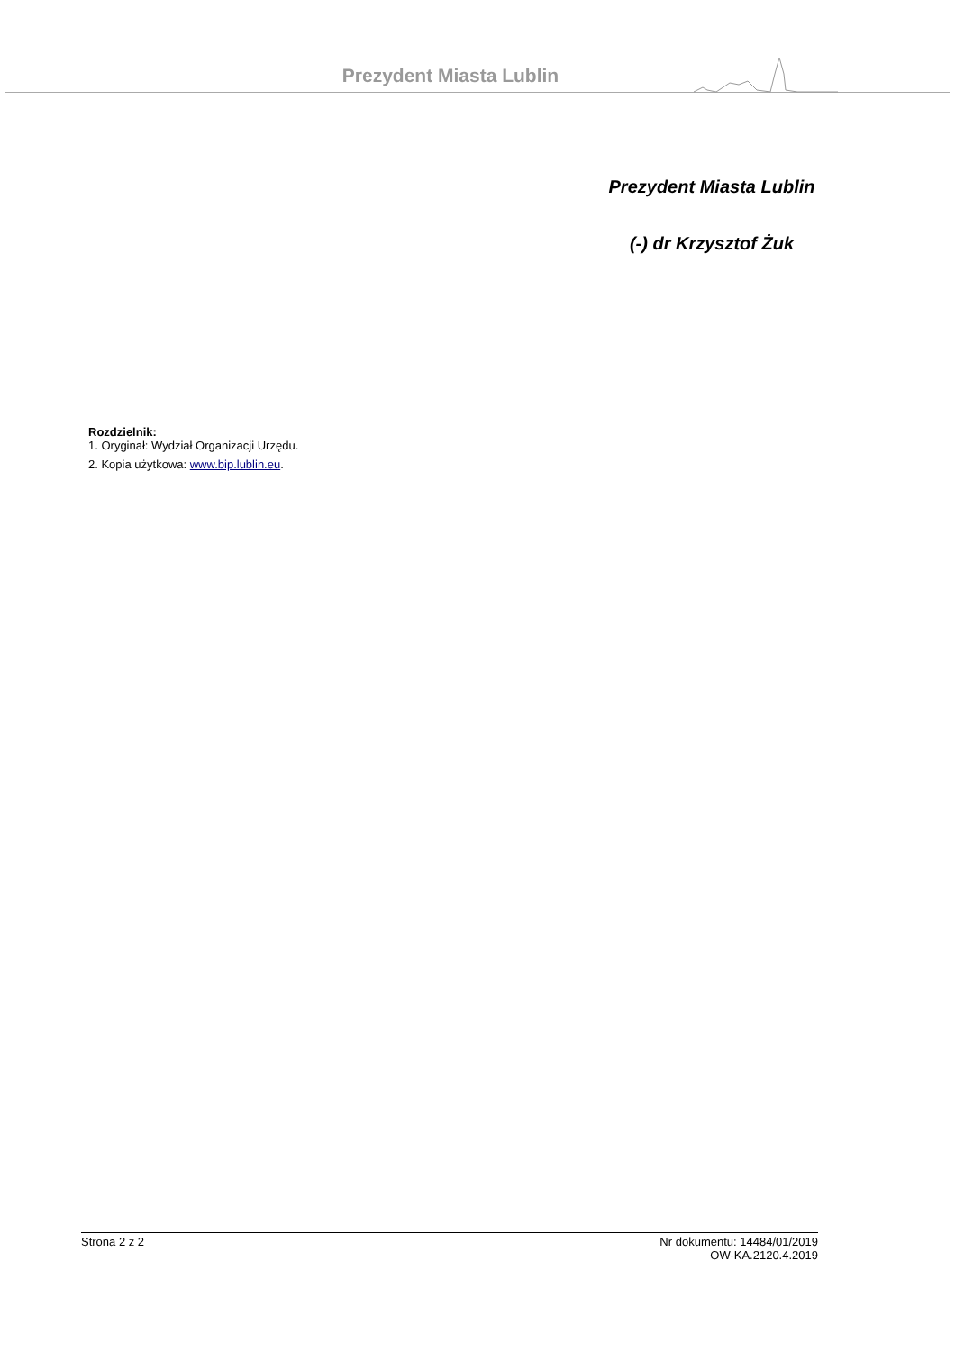Prezydent Miasta Lublin
Prezydent Miasta Lublin
(-) dr Krzysztof Żuk
Rozdzielnik:
1. Oryginał: Wydział Organizacji Urzędu.
2. Kopia użytkowa: www.bip.lublin.eu.
Strona 2 z 2 Nr dokumentu: 14484/01/2019
OW-KA.2120.4.2019